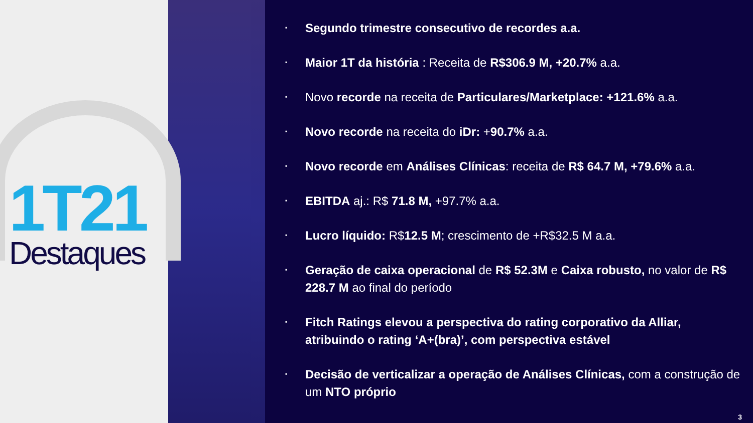1T21
Destaques
▪
Segundo trimestre consecutivo de recordes a.a.
▪
Maior 1T da história : Receita de R$306.9 M, +20.7% a.a.
▪
Novo recorde na receita de Particulares/Marketplace: +121.6% a.a.
▪
Novo recorde na receita do iDr: +90.7% a.a.
▪
Novo recorde em Análises Clínicas: receita de R$ 64.7 M, +79.6% a.a.
▪
EBITDA aj.: R$ 71.8 M, +97.7% a.a.
▪
Lucro líquido: R$12.5 M; crescimento de +R$32.5 M a.a.
▪
Geração de caixa operacional de R$ 52.3M e Caixa robusto, no valor de R$ 228.7 M ao final do período
▪
Fitch Ratings elevou a perspectiva do rating corporativo da Alliar, atribuindo o rating ‘A+(bra)’, com perspectiva estável
▪
Decisão de verticalizar a operação de Análises Clínicas, com a construção de um NTO próprio
3